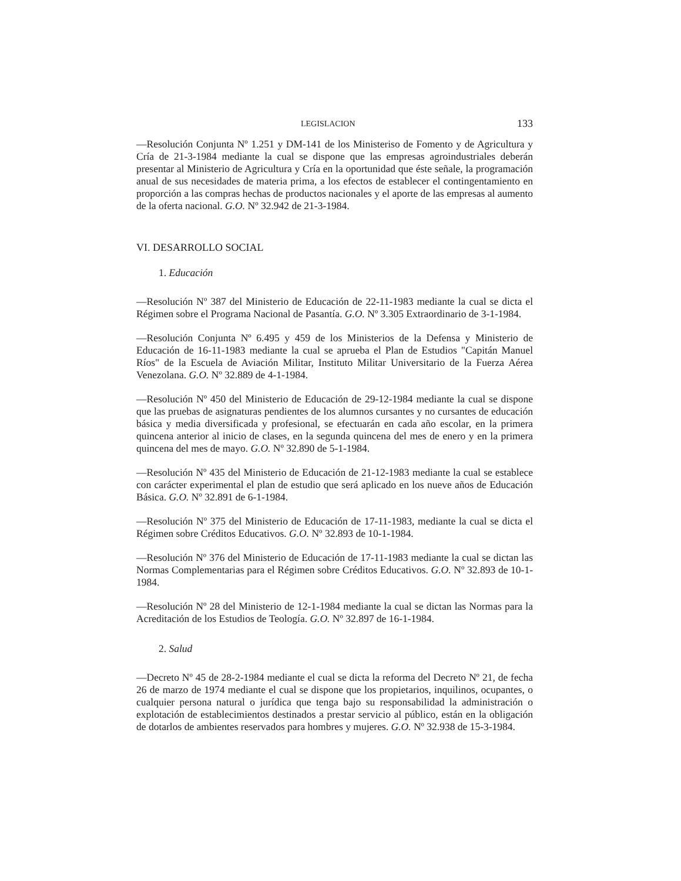LEGISLACION 133
—Resolución Conjunta Nº 1.251 y DM-141 de los Ministeriso de Fomento y de Agricultura y Cría de 21-3-1984 mediante la cual se dispone que las empresas agroindustriales deberán presentar al Ministerio de Agricultura y Cría en la oportunidad que éste señale, la programación anual de sus necesidades de materia prima, a los efectos de establecer el contingentamiento en proporción a las compras hechas de productos nacionales y el aporte de las empresas al aumento de la oferta nacional. G.O. Nº 32.942 de 21-3-1984.
VI. DESARROLLO SOCIAL
1. Educación
—Resolución Nº 387 del Ministerio de Educación de 22-11-1983 mediante la cual se dicta el Régimen sobre el Programa Nacional de Pasantía. G.O. Nº 3.305 Extraordinario de 3-1-1984.
—Resolución Conjunta Nº 6.495 y 459 de los Ministerios de la Defensa y Ministerio de Educación de 16-11-1983 mediante la cual se aprueba el Plan de Estudios "Capitán Manuel Ríos" de la Escuela de Aviación Militar, Instituto Militar Universitario de la Fuerza Aérea Venezolana. G.O. Nº 32.889 de 4-1-1984.
—Resolución Nº 450 del Ministerio de Educación de 29-12-1984 mediante la cual se dispone que las pruebas de asignaturas pendientes de los alumnos cursantes y no cursantes de educación básica y media diversificada y profesional, se efectuarán en cada año escolar, en la primera quincena anterior al inicio de clases, en la segunda quincena del mes de enero y en la primera quincena del mes de mayo. G.O. Nº 32.890 de 5-1-1984.
—Resolución Nº 435 del Ministerio de Educación de 21-12-1983 mediante la cual se establece con carácter experimental el plan de estudio que será aplicado en los nueve años de Educación Básica. G.O. Nº 32.891 de 6-1-1984.
—Resolución Nº 375 del Ministerio de Educación de 17-11-1983, mediante la cual se dicta el Régimen sobre Créditos Educativos. G.O. Nº 32.893 de 10-1-1984.
—Resolución Nº 376 del Ministerio de Educación de 17-11-1983 mediante la cual se dictan las Normas Complementarias para el Régimen sobre Créditos Educativos. G.O. Nº 32.893 de 10-1-1984.
—Resolución Nº 28 del Ministerio de 12-1-1984 mediante la cual se dictan las Normas para la Acreditación de los Estudios de Teología. G.O. Nº 32.897 de 16-1-1984.
2. Salud
—Decreto Nº 45 de 28-2-1984 mediante el cual se dicta la reforma del Decreto Nº 21, de fecha 26 de marzo de 1974 mediante el cual se dispone que los propietarios, inquilinos, ocupantes, o cualquier persona natural o jurídica que tenga bajo su responsabilidad la administración o explotación de establecimientos destinados a prestar servicio al público, están en la obligación de dotarlos de ambientes reservados para hombres y mujeres. G.O. Nº 32.938 de 15-3-1984.